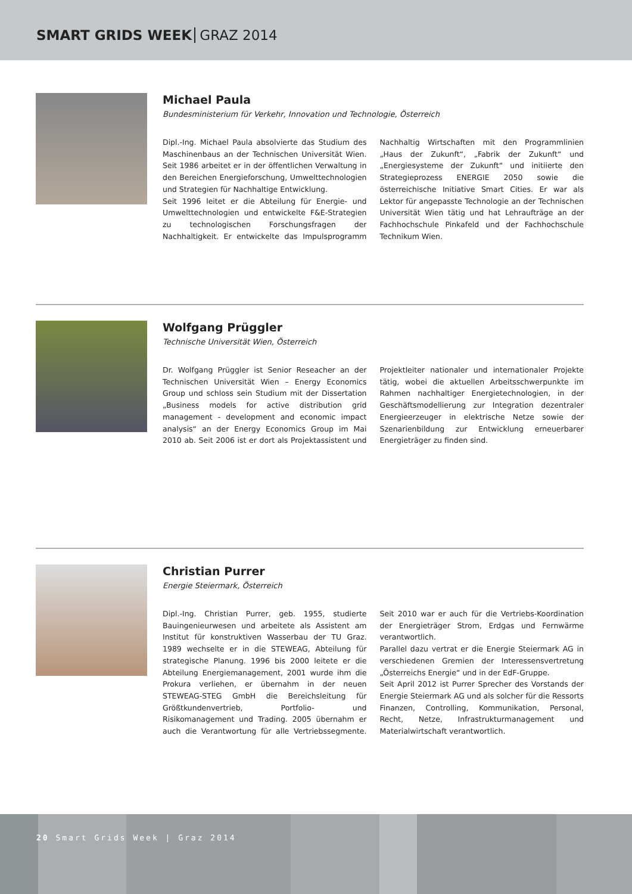SMART GRIDS WEEK GRAZ 2014
Michael Paula
Bundesministerium für Verkehr, Innovation und Technologie, Österreich
Dipl.-Ing. Michael Paula absolvierte das Studium des Maschinenbaus an der Technischen Universität Wien. Seit 1986 arbeitet er in der öffentlichen Verwaltung in den Bereichen Energieforschung, Umwelttechnologien und Strategien für Nachhaltige Entwicklung.
Seit 1996 leitet er die Abteilung für Energie- und Umwelttechnologien und entwickelte F&E-Strategien zu technologischen Forschungsfragen der Nachhaltigkeit. Er entwickelte das Impulsprogramm Nachhaltig Wirtschaften mit den Programmlinien „Haus der Zukunft“, „Fabrik der Zukunft“ und „Energiesysteme der Zukunft“ und initiierte den Strategieprozess ENERGIE 2050 sowie die österreichische Initiative Smart Cities. Er war als Lektor für angepasste Technologie an der Technischen Universität Wien tätig und hat Lehraufträge an der Fachhochschule Pinkafeld und der Fachhochschule Technikum Wien.
Wolfgang Prüggler
Technische Universität Wien, Österreich
Dr. Wolfgang Prüggler ist Senior Reseacher an der Technischen Universität Wien – Energy Economics Group und schloss sein Studium mit der Dissertation „Business models for active distribution grid management - development and economic impact analysis“ an der Energy Economics Group im Mai 2010 ab. Seit 2006 ist er dort als Projektassistent und Projektleiter nationaler und internationaler Projekte tätig, wobei die aktuellen Arbeitsschwerpunkte im Rahmen nachhaltiger Energietechnologien, in der Geschäftsmodellierung zur Integration dezentraler Energieerzeuger in elektrische Netze sowie der Szenarienbildung zur Entwicklung erneuerbarer Energieträger zu finden sind.
Christian Purrer
Energie Steiermark, Österreich
Dipl.-Ing. Christian Purrer, geb. 1955, studierte Bauingenieurwesen und arbeitete als Assistent am Institut für konstruktiven Wasserbau der TU Graz. 1989 wechselte er in die STEWEAG, Abteilung für strategische Planung. 1996 bis 2000 leitete er die Abteilung Energiemanagement, 2001 wurde ihm die Prokura verliehen, er übernahm in der neuen STEWEAG-STEG GmbH die Bereichsleitung für Größtkundenvertrieb, Portfolio- und Risikomanagement und Trading. 2005 übernahm er auch die Verantwortung für alle Vertriebssegmente. Seit 2010 war er auch für die Vertriebs-Koordination der Energieträger Strom, Erdgas und Fernwärme verantwortlich.
Parallel dazu vertrat er die Energie Steiermark AG in verschiedenen Gremien der Interessensvertretung „Österreichs Energie“ und in der EdF-Gruppe.
Seit April 2012 ist Purrer Sprecher des Vorstands der Energie Steiermark AG und als solcher für die Ressorts Finanzen, Controlling, Kommunikation, Personal, Recht, Netze, Infrastrukturmanagement und Materialwirtschaft verantwortlich.
20 Smart Grids Week | Graz 2014